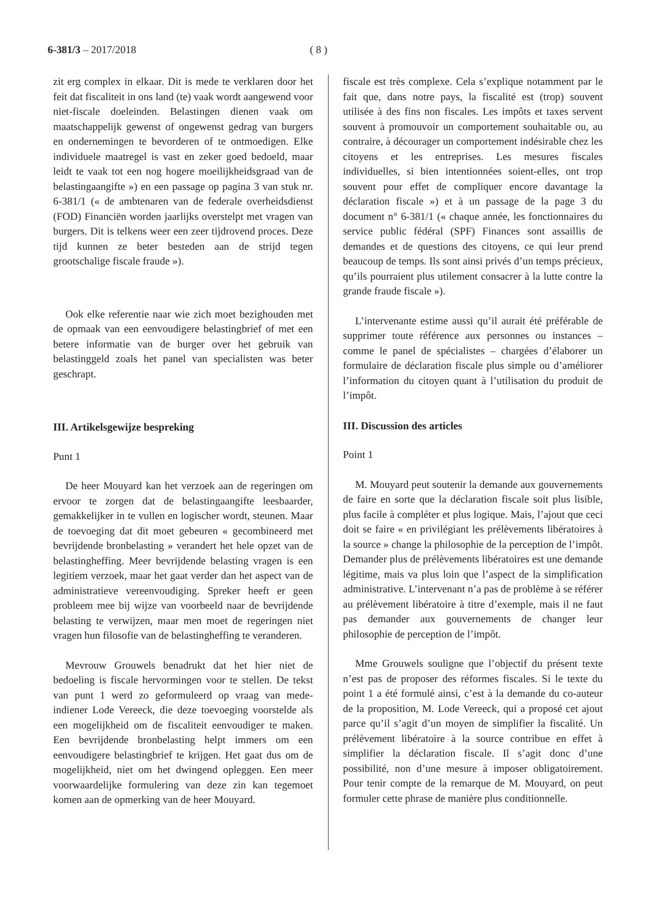6-381/3 – 2017/2018 ( 8 )
zit erg complex in elkaar. Dit is mede te verklaren door het feit dat fiscaliteit in ons land (te) vaak wordt aangewend voor niet-fiscale doeleinden. Belastingen dienen vaak om maatschappelijk gewenst of ongewenst gedrag van burgers en ondernemingen te bevorderen of te ontmoedigen. Elke individuele maatregel is vast en zeker goed bedoeld, maar leidt te vaak tot een nog hogere moeilijkheidsgraad van de belastingaangifte ») en een passage op pagina 3 van stuk nr. 6-381/1 (« de ambtenaren van de federale overheidsdienst (FOD) Financiën worden jaarlijks overstelpt met vragen van burgers. Dit is telkens weer een zeer tijdrovend proces. Deze tijd kunnen ze beter besteden aan de strijd tegen grootschalige fiscale fraude »).
Ook elke referentie naar wie zich moet bezighouden met de opmaak van een eenvoudigere belastingbrief of met een betere informatie van de burger over het gebruik van belastinggeld zoals het panel van specialisten was beter geschrapt.
III. Artikelsgewijze bespreking
Punt 1
De heer Mouyard kan het verzoek aan de regeringen om ervoor te zorgen dat de belastingaangifte leesbaarder, gemakkelijker in te vullen en logischer wordt, steunen. Maar de toevoeging dat dit moet gebeuren « gecombineerd met bevrijdende bronbelasting » verandert het hele opzet van de belastingheffing. Meer bevrijdende belasting vragen is een legitiem verzoek, maar het gaat verder dan het aspect van de administratieve vereenvoudiging. Spreker heeft er geen probleem mee bij wijze van voorbeeld naar de bevrijdende belasting te verwijzen, maar men moet de regeringen niet vragen hun filosofie van de belastingheffing te veranderen.
Mevrouw Grouwels benadrukt dat het hier niet de bedoeling is fiscale hervormingen voor te stellen. De tekst van punt 1 werd zo geformuleerd op vraag van mede-indiener Lode Vereeck, die deze toevoeging voorstelde als een mogelijkheid om de fiscaliteit eenvoudiger te maken. Een bevrijdende bronbelasting helpt immers om een eenvoudigere belastingbrief te krijgen. Het gaat dus om de mogelijkheid, niet om het dwingend opleggen. Een meer voorwaardelijke formulering van deze zin kan tegemoet komen aan de opmerking van de heer Mouyard.
fiscale est très complexe. Cela s’explique notamment par le fait que, dans notre pays, la fiscalité est (trop) souvent utilisée à des fins non fiscales. Les impôts et taxes servent souvent à promouvoir un comportement souhaitable ou, au contraire, à décourager un comportement indésirable chez les citoyens et les entreprises. Les mesures fiscales individuelles, si bien intentionnées soient-elles, ont trop souvent pour effet de compliquer encore davantage la déclaration fiscale ») et à un passage de la page 3 du document n° 6-381/1 (« chaque année, les fonctionnaires du service public fédéral (SPF) Finances sont assaillis de demandes et de questions des citoyens, ce qui leur prend beaucoup de temps. Ils sont ainsi privés d’un temps précieux, qu’ils pourraient plus utilement consacrer à la lutte contre la grande fraude fiscale »).
L’intervenante estime aussi qu’il aurait été préférable de supprimer toute référence aux personnes ou instances – comme le panel de spécialistes – chargées d’élaborer un formulaire de déclaration fiscale plus simple ou d’améliorer l’information du citoyen quant à l’utilisation du produit de l’impôt.
III. Discussion des articles
Point 1
M. Mouyard peut soutenir la demande aux gouvernements de faire en sorte que la déclaration fiscale soit plus lisible, plus facile à compléter et plus logique. Mais, l’ajout que ceci doit se faire « en privilégiant les prélèvements libératoires à la source » change la philosophie de la perception de l’impôt. Demander plus de prélèvements libératoires est une demande légitime, mais va plus loin que l’aspect de la simplification administrative. L’intervenant n’a pas de problème à se référer au prélèvement libératoire à titre d’exemple, mais il ne faut pas demander aux gouvernements de changer leur philosophie de perception de l’impôt.
Mme Grouwels souligne que l’objectif du présent texte n’est pas de proposer des réformes fiscales. Si le texte du point 1 a été formulé ainsi, c’est à la demande du co-auteur de la proposition, M. Lode Vereeck, qui a proposé cet ajout parce qu’il s’agit d’un moyen de simplifier la fiscalité. Un prélèvement libératoire à la source contribue en effet à simplifier la déclaration fiscale. Il s’agit donc d’une possibilité, non d’une mesure à imposer obligatoirement. Pour tenir compte de la remarque de M. Mouyard, on peut formuler cette phrase de manière plus conditionnelle.